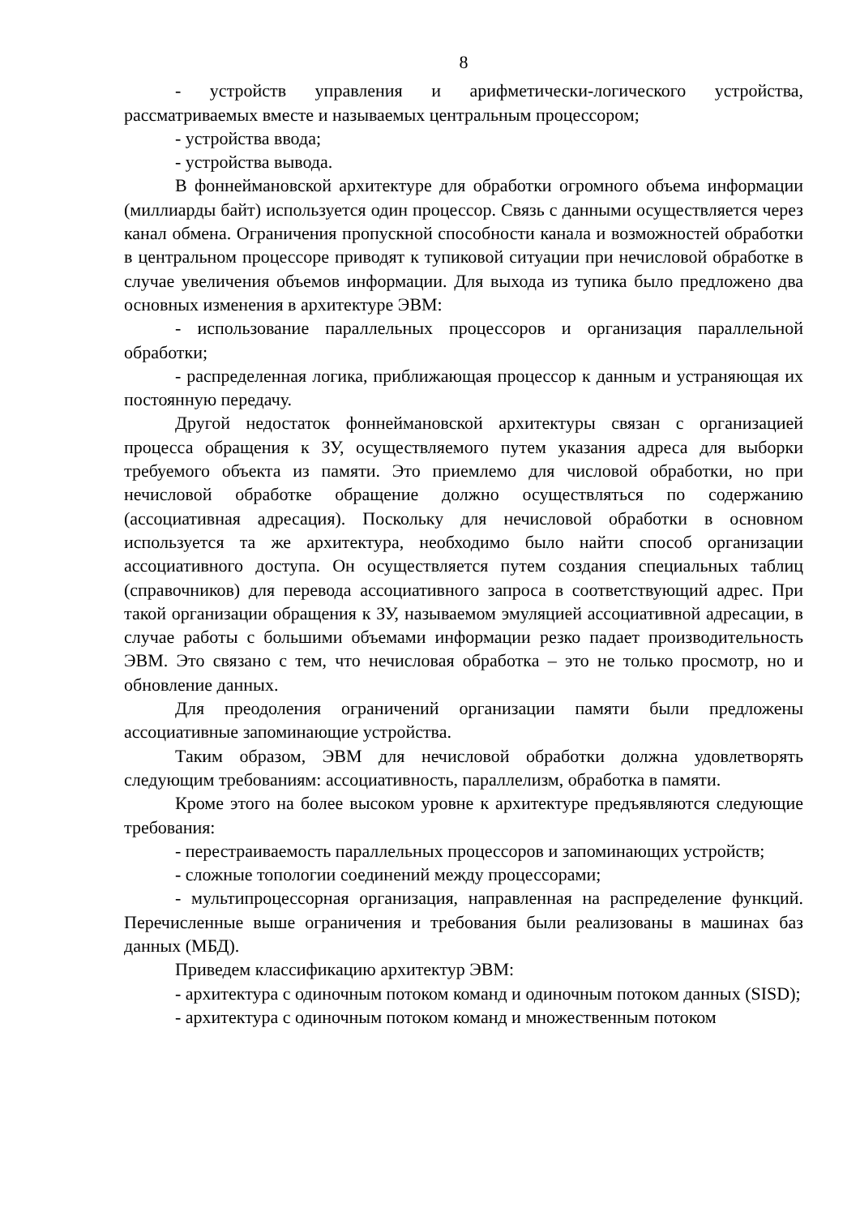8
- устройств управления и арифметически-логического устройства, рассматриваемых вместе и называемых центральным процессором;
- устройства ввода;
- устройства вывода.
В фоннеймановской архитектуре для обработки огромного объема информации (миллиарды байт) используется один процессор. Связь с данными осуществляется через канал обмена. Ограничения пропускной способности канала и возможностей обработки в центральном процессоре приводят к тупиковой ситуации при нечисловой обработке в случае увеличения объемов информации. Для выхода из тупика было предложено два основных изменения в архитектуре ЭВМ:
- использование параллельных процессоров и организация параллельной обработки;
- распределенная логика, приближающая процессор к данным и устраняющая их постоянную передачу.
Другой недостаток фоннеймановской архитектуры связан с организацией процесса обращения к ЗУ, осуществляемого путем указания адреса для выборки требуемого объекта из памяти. Это приемлемо для числовой обработки, но при нечисловой обработке обращение должно осуществляться по содержанию (ассоциативная адресация). Поскольку для нечисловой обработки в основном используется та же архитектура, необходимо было найти способ организации ассоциативного доступа. Он осуществляется путем создания специальных таблиц (справочников) для перевода ассоциативного запроса в соответствующий адрес. При такой организации обращения к ЗУ, называемом эмуляцией ассоциативной адресации, в случае работы с большими объемами информации резко падает производительность ЭВМ. Это связано с тем, что нечисловая обработка – это не только просмотр, но и обновление данных.
Для преодоления ограничений организации памяти были предложены ассоциативные запоминающие устройства.
Таким образом, ЭВМ для нечисловой обработки должна удовлетворять следующим требованиям: ассоциативность, параллелизм, обработка в памяти.
Кроме этого на более высоком уровне к архитектуре предъявляются следующие требования:
- перестраиваемость параллельных процессоров и запоминающих устройств;
- сложные топологии соединений между процессорами;
- мультипроцессорная организация, направленная на распределение функций. Перечисленные выше ограничения и требования были реализованы в машинах баз данных (МБД).
Приведем классификацию архитектур ЭВМ:
- архитектура с одиночным потоком команд и одиночным потоком данных (SISD);
- архитектура с одиночным потоком команд и множественным потоком